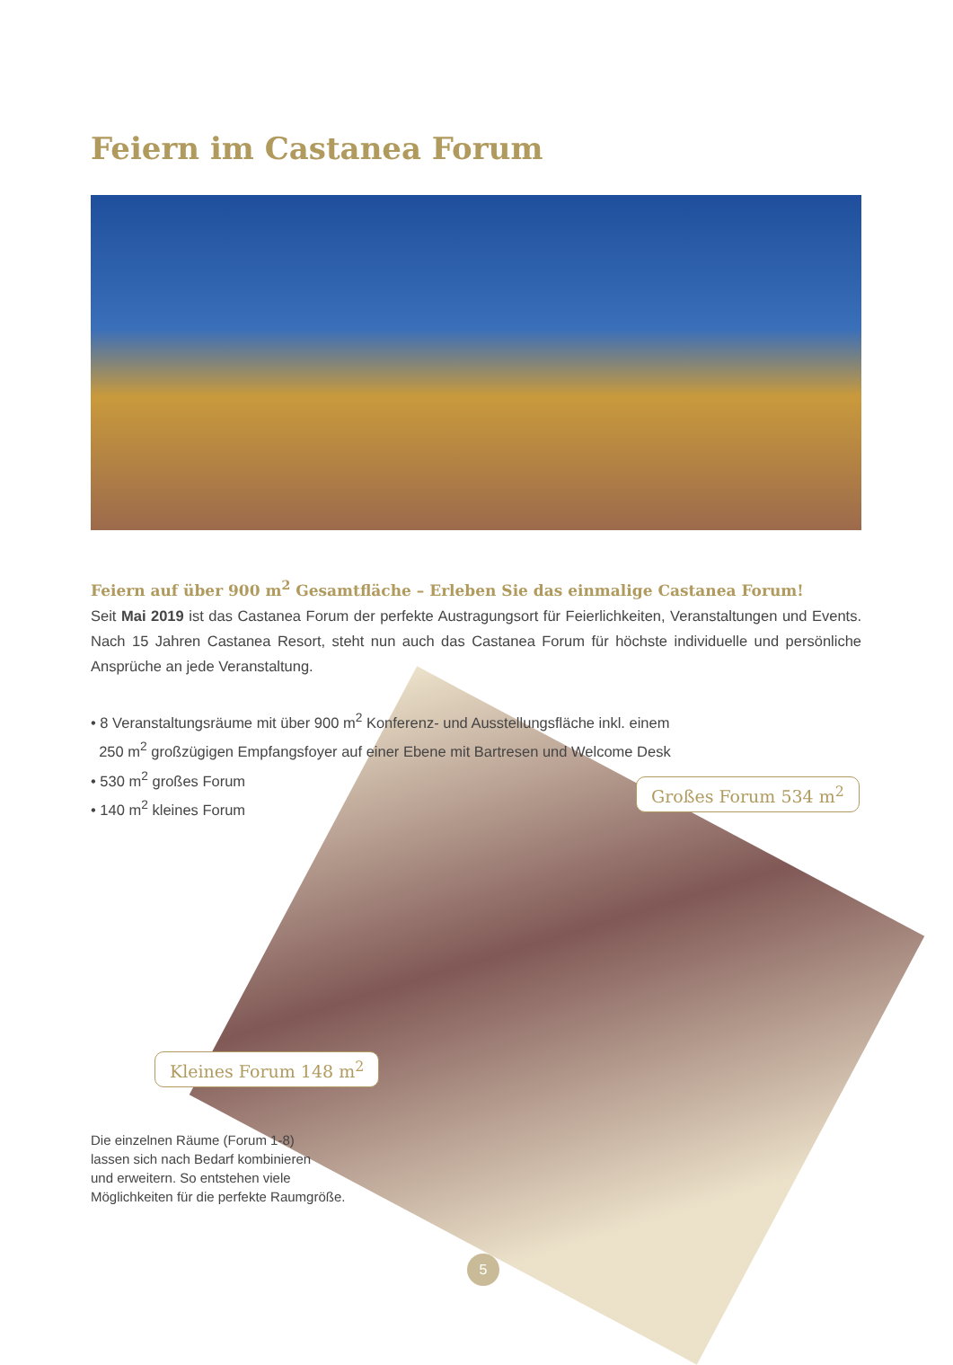Feiern im Castanea Forum
Feiern auf über 900 m<sup>2</sup> Gesamtfläche – Erleben Sie das einmalige Castanea Forum!
Seit Mai 2019 ist das Castanea Forum der perfekte Austragungsort für Feierlichkeiten, Veranstaltungen und Events. Nach 15 Jahren Castanea Resort, steht nun auch das Castanea Forum für höchste individuelle und persönliche Ansprüche an jede Veranstaltung.
• 8 Veranstaltungsräume mit über 900 m<sup>2</sup> Konferenz- und Ausstellungsfläche inkl. einem
250 m<sup>2</sup> großzügigen Empfangsfoyer auf einer Ebene mit Bartresen und Welcome Desk
• 530 m<sup>2</sup> großes Forum
• 140 m<sup>2</sup> kleines Forum
Großes Forum 534 m<sup>2</sup>
Kleines Forum 148 m<sup>2</sup>
Die einzelnen Räume (Forum 1-8)
lassen sich nach Bedarf kombinieren
und erweitern. So entstehen viele
Möglichkeiten für die perfekte Raumgröße.
5